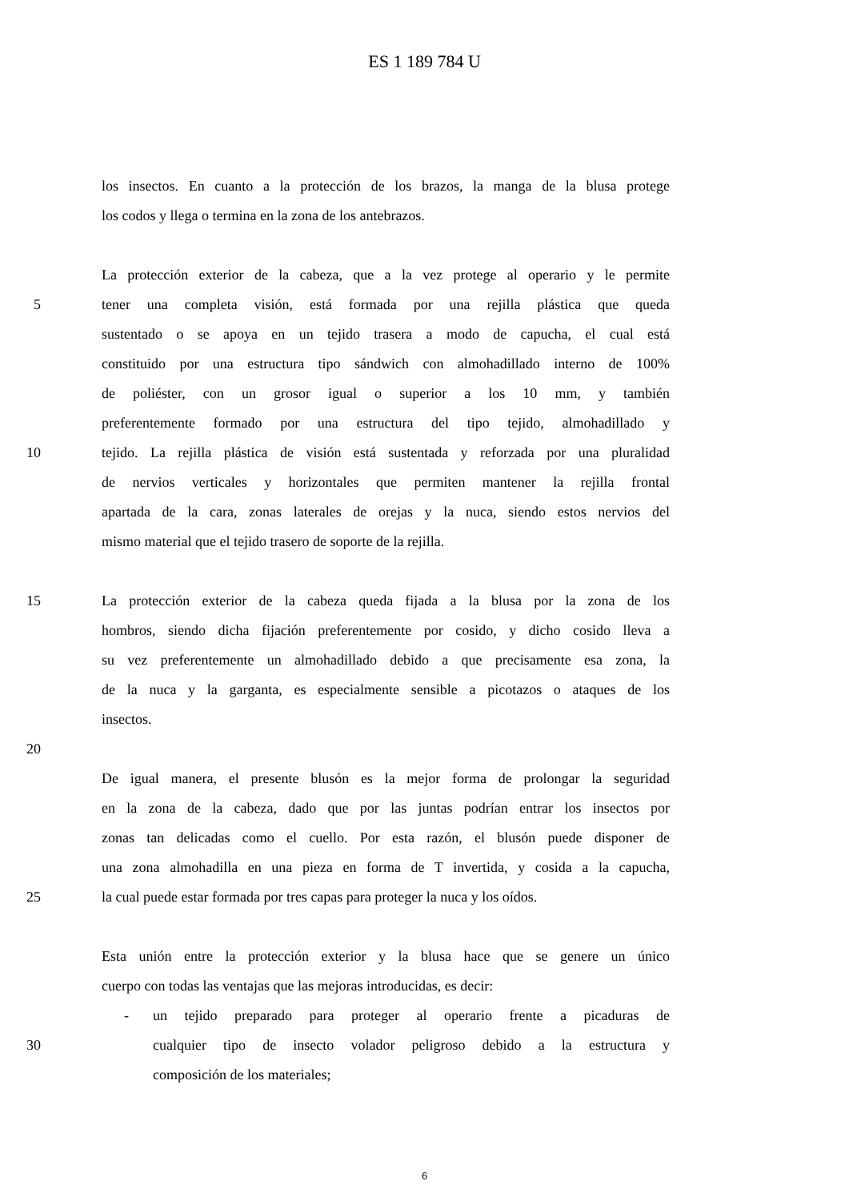ES 1 189 784 U
los insectos. En cuanto a la protección de los brazos, la manga de la blusa protege
los codos y llega o termina en la zona de los antebrazos.
La protección exterior de la cabeza, que a la vez protege al operario y le permite
5 tener una completa visión, está formada por una rejilla plástica que queda
sustentado o se apoya en un tejido trasera a modo de capucha, el cual está
constituido por una estructura tipo sándwich con almohadillado interno de 100%
de poliéster, con un grosor igual o superior a los 10 mm, y también
preferentemente formado por una estructura del tipo tejido, almohadillado y
10 tejido. La rejilla plástica de visión está sustentada y reforzada por una pluralidad
de nervios verticales y horizontales que permiten mantener la rejilla frontal
apartada de la cara, zonas laterales de orejas y la nuca, siendo estos nervios del
mismo material que el tejido trasero de soporte de la rejilla.
15 La protección exterior de la cabeza queda fijada a la blusa por la zona de los
hombros, siendo dicha fijación preferentemente por cosido, y dicho cosido lleva a
su vez preferentemente un almohadillado debido a que precisamente esa zona, la
de la nuca y la garganta, es especialmente sensible a picotazos o ataques de los
insectos.
20
De igual manera, el presente blusón es la mejor forma de prolongar la seguridad
en la zona de la cabeza, dado que por las juntas podrían entrar los insectos por
zonas tan delicadas como el cuello. Por esta razón, el blusón puede disponer de
una zona almohadilla en una pieza en forma de T invertida, y cosida a la capucha,
25 la cual puede estar formada por tres capas para proteger la nuca y los oídos.
Esta unión entre la protección exterior y la blusa hace que se genere un único
cuerpo con todas las ventajas que las mejoras introducidas, es decir:
- un tejido preparado para proteger al operario frente a picaduras de
30 cualquier tipo de insecto volador peligroso debido a la estructura y
composición de los materiales;
6